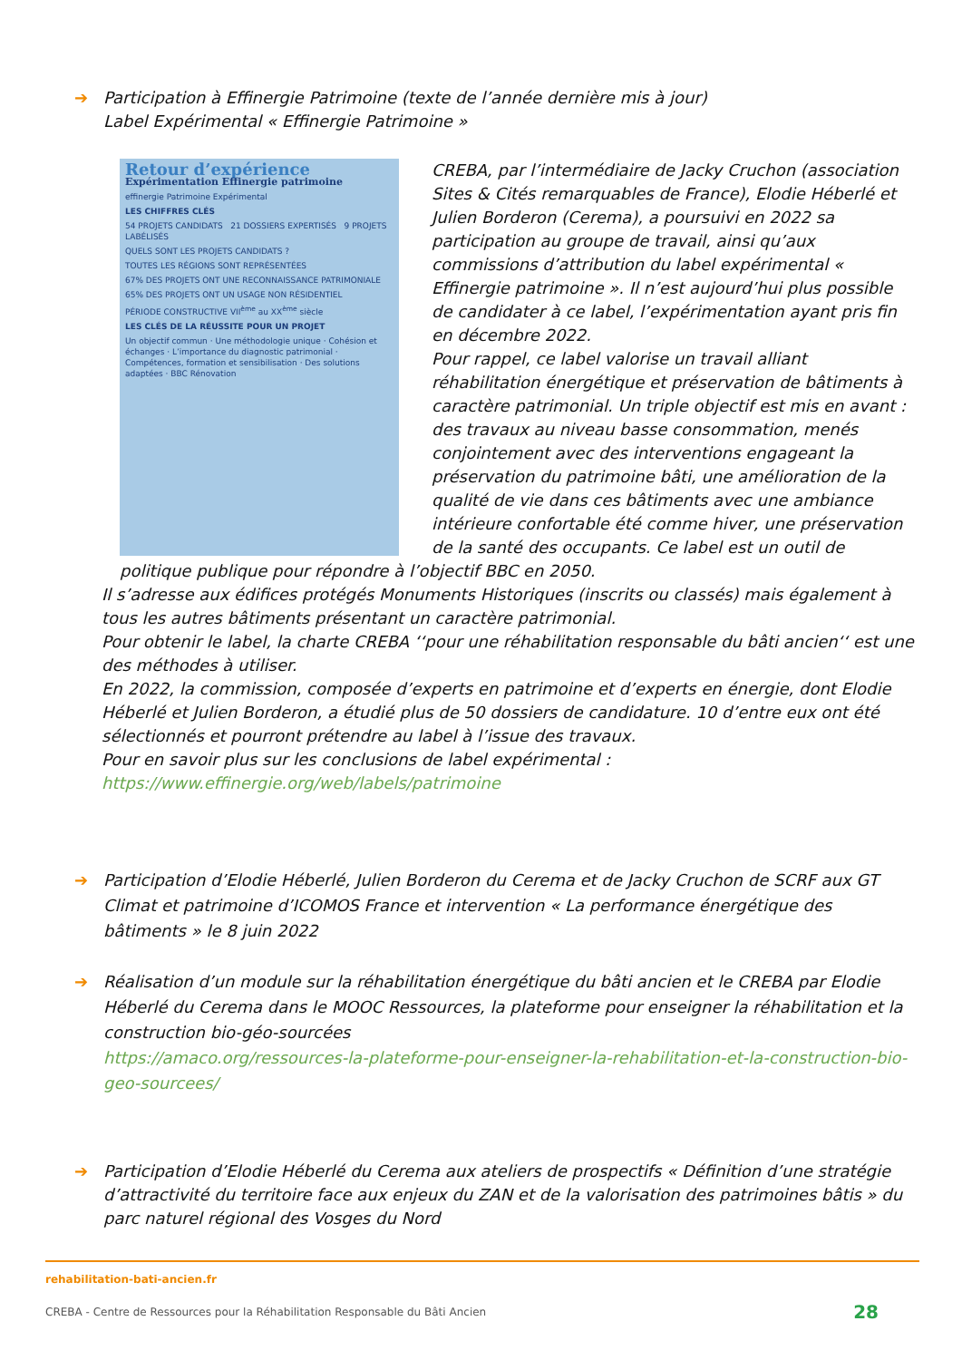➔ Participation à Effinergie Patrimoine (texte de l’année dernière mis à jour)
Label Expérimental « Effinergie Patrimoine »
Retour d’expérience
Expérimentation Effinergie patrimoine
effinergie Patrimoine Expérimental
LES CHIFFRES CLÉS
54 PROJETS CANDIDATS 21 DOSSIERS EXPERTISÉS 9 PROJETS LABÉLISÉS
QUELS SONT LES PROJETS CANDIDATS ?
TOUTES LES RÉGIONS SONT REPRÉSENTÉES
67% DES PROJETS ONT UNE RECONNAISSANCE PATRIMONIALE
65% DES PROJETS ONT UN USAGE NON RÉSIDENTIEL
PÉRIODE CONSTRUCTIVE VII<sup>ème</sup> au XX<sup>ème</sup> siècle
LES CLÉS DE LA RÉUSSITE POUR UN PROJET
Un objectif commun · Une méthodologie unique · Cohésion et échanges · L’importance du diagnostic patrimonial · Compétences, formation et sensibilisation · Des solutions adaptées · BBC Rénovation
CREBA, par l’intermédiaire de Jacky Cruchon (association Sites & Cités remarquables de France), Elodie Héberlé et Julien Borderon (Cerema), a poursuivi en 2022 sa participation au groupe de travail, ainsi qu’aux commissions d’attribution du label expérimental « Effinergie patrimoine ». Il n’est aujourd’hui plus possible de candidater à ce label, l’expérimentation ayant pris fin en décembre 2022.
Pour rappel, ce label valorise un travail alliant réhabilitation énergétique et préservation de bâtiments à caractère patrimonial. Un triple objectif est mis en avant : des travaux au niveau basse consommation, menés conjointement avec des interventions engageant la préservation du patrimoine bâti, une amélioration de la qualité de vie dans ces bâtiments avec une ambiance intérieure confortable été comme hiver, une préservation de la santé des occupants. Ce label est un outil de politique publique pour répondre à l’objectif BBC en 2050.
Il s’adresse aux édifices protégés Monuments Historiques (inscrits ou classés) mais également à tous les autres bâtiments présentant un caractère patrimonial.
Pour obtenir le label, la charte CREBA ‘‘pour une réhabilitation responsable du bâti ancien‘‘ est une des méthodes à utiliser.
En 2022, la commission, composée d’experts en patrimoine et d’experts en énergie, dont Elodie Héberlé et Julien Borderon, a étudié plus de 50 dossiers de candidature. 10 d’entre eux ont été sélectionnés et pourront prétendre au label à l’issue des travaux.
Pour en savoir plus sur les conclusions de label expérimental :
https://www.effinergie.org/web/labels/patrimoine
➔ Participation d’Elodie Héberlé, Julien Borderon du Cerema et de Jacky Cruchon de SCRF aux GT Climat et patrimoine d’ICOMOS France et intervention « La performance énergétique des bâtiments » le 8 juin 2022
➔ Réalisation d’un module sur la réhabilitation énergétique du bâti ancien et le CREBA par Elodie Héberlé du Cerema dans le MOOC Ressources, la plateforme pour enseigner la réhabilitation et la construction bio-géo-sourcées
https://amaco.org/ressources-la-plateforme-pour-enseigner-la-rehabilitation-et-la-construction-bio-geo-sourcees/
➔ Participation d’Elodie Héberlé du Cerema aux ateliers de prospectifs « Définition d’une stratégie d’attractivité du territoire face aux enjeux du ZAN et de la valorisation des patrimoines bâtis » du parc naturel régional des Vosges du Nord
rehabilitation-bati-ancien.fr
CREBA - Centre de Ressources pour la Réhabilitation Responsable du Bâti Ancien 28